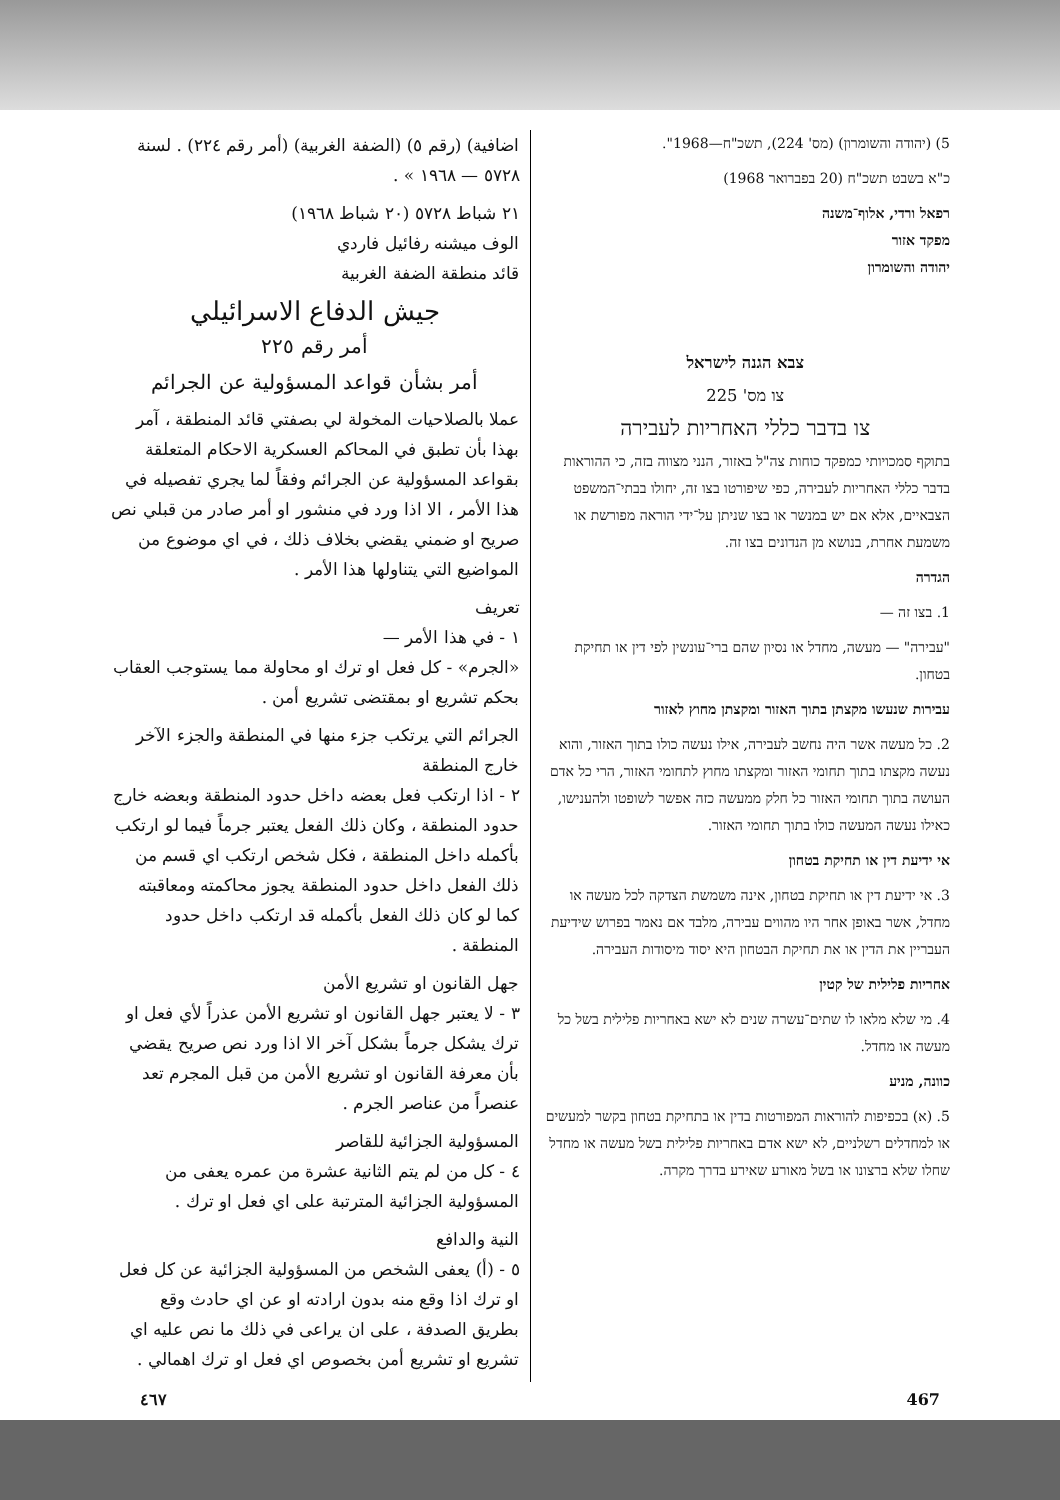5) (יהודה והשומרון) (מס' 224), תשכ"ח—1968".
כ"א בשבט תשכ"ח (20 בפברואר 1968)
רפאל ורדי, אלוף־משנה
מפקד אזור
יהודה והשומרון
צבא הגנה לישראל
צו מס' 225
צו בדבר כללי האחריות לעבירה
בתוקף סמכויותי כמפקד כוחות צה"ל באזור, הנני מצווה בזה, כי ההוראות בדבר כללי האחריות לעבירה, כפי שיפורטו בצו זה, יחולו בבתי־המשפט הצבאיים, אלא אם יש במנשר או בצו שניתן על־ידי הוראה מפורשת או משמעת אחרת, בנושא מן הנדונים בצו זה.
הגדרה
1. בצו זה —
"עבירה" — מעשה, מחדל או נסיון שהם ברי־עונשין לפי דין או תחיקת בטחון.
עבירות שנעשו מקצתן בתוך האזור ומקצתן מחוץ לאזור
2. כל מעשה אשר היה נחשב לעבירה, אילו נעשה כולו בתוך האזור, והוא נעשה מקצתו בתוך תחומי האזור ומקצתו מחוץ לתחומי האזור, הרי כל אדם העושה בתוך תחומי האזור כל חלק ממעשה כזה אפשר לשופטו ולהענישו, כאילו נעשה המעשה כולו בתוך תחומי האזור.
אי ידיעת דין או תחיקת בטחון
3. אי ידיעת דין או תחיקת בטחון, אינה משמשת הצדקה לכל מעשה או מחדל, אשר באופן אחר היו מהווים עבירה, מלבד אם נאמר בפרוש שידיעת העבריין את הדין או את תחיקת הבטחון היא יסוד מיסודות העבירה.
אחריות פלילית של קטין
4. מי שלא מלאו לו שתים־עשרה שנים לא ישא באחריות פלילית בשל כל מעשה או מחדל.
כוונה, מניע
5. (א) בכפיפות להוראות המפורטות בדין או בתחיקת בטחון בקשר למעשים או למחדלים רשלניים, לא ישא אדם באחריות פלילית בשל מעשה או מחדל שחלו שלא ברצונו או בשל מאורע שאירע בדרך מקרה.
اضافية) (رقم ٥) (الضفة الغربية) (أمر رقم ٢٢٤) . لسنة ٥٧٢٨ — ١٩٦٨ » .
٢١ شباط ٥٧٢٨ (٢٠ شباط ١٩٦٨)
الوف ميشنه رفائيل فاردي
قائد منطقة الضفة الغربية
جيش الدفاع الاسرائيلي
أمر رقم ٢٢٥
أمر بشأن قواعد المسؤولية عن الجرائم
عملا بالصلاحيات المخولة لي بصفتي قائد المنطقة ، آمر بهذا بأن تطبق في المحاكم العسكرية الاحكام المتعلقة بقواعد المسؤولية عن الجرائم وفقاً لما يجري تفصيله في هذا الأمر ، الا اذا ورد في منشور او أمر صادر من قبلي نص صريح او ضمني يقضي بخلاف ذلك ، في اي موضوع من المواضيع التي يتناولها هذا الأمر .
تعريف
١ - في هذا الأمر —
«الجرم» - كل فعل او ترك او محاولة مما يستوجب العقاب بحكم تشريع او بمقتضى تشريع أمن .
الجرائم التي يرتكب جزء منها في المنطقة والجزء الآخر خارج المنطقة
٢ - اذا ارتكب فعل بعضه داخل حدود المنطقة وبعضه خارج حدود المنطقة ، وكان ذلك الفعل يعتبر جرماً فيما لو ارتكب بأكمله داخل المنطقة ، فكل شخص ارتكب اي قسم من ذلك الفعل داخل حدود المنطقة يجوز محاكمته ومعاقبته كما لو كان ذلك الفعل بأكمله قد ارتكب داخل حدود المنطقة .
جهل القانون او تشريع الأمن
٣ - لا يعتبر جهل القانون او تشريع الأمن عذراً لأي فعل او ترك يشكل جرماً بشكل آخر الا اذا ورد نص صريح يقضي بأن معرفة القانون او تشريع الأمن من قبل المجرم تعد عنصراً من عناصر الجرم .
المسؤولية الجزائية للقاصر
٤ - كل من لم يتم الثانية عشرة من عمره يعفى من المسؤولية الجزائية المترتبة على اي فعل او ترك .
النية والدافع
٥ - (أ) يعفى الشخص من المسؤولية الجزائية عن كل فعل او ترك اذا وقع منه بدون ارادته او عن اي حادث وقع بطريق الصدفة ، على ان يراعى في ذلك ما نص عليه اي تشريع او تشريع أمن بخصوص اي فعل او ترك اهمالي .
٤٦٧ 467